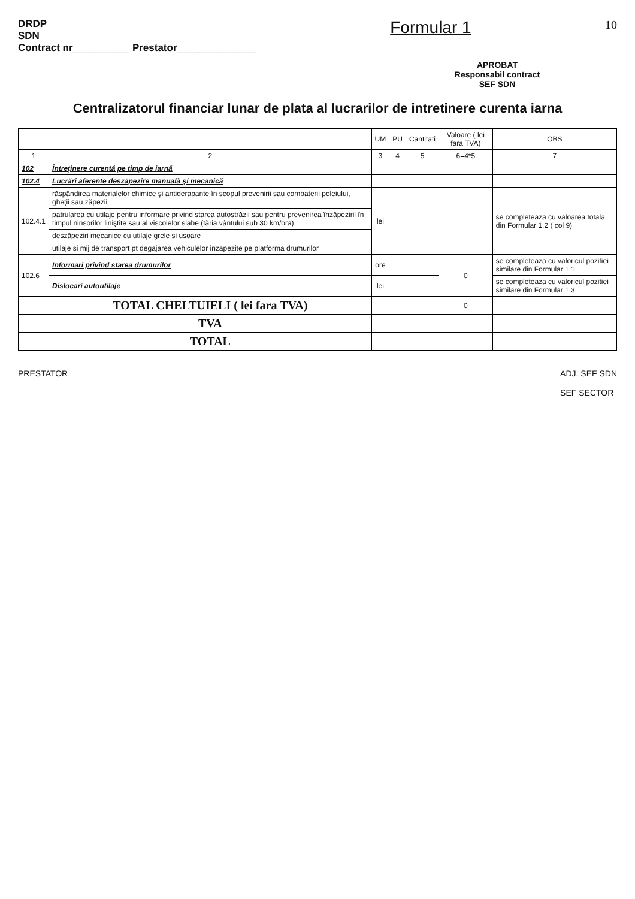DRDP
SDN
Contract nr__________ Prestator______________
Formular 1
10
APROBAT
Responsabil contract
SEF SDN
Centralizatorul financiar lunar de plata al lucrarilor de intretinere curenta iarna
| | | UM | PU | Cantitati | Valoare ( lei fara TVA) | OBS |
| --- | --- | --- | --- | --- | --- | --- |
| 1 | 2 | 3 | 4 | 5 | 6=4*5 | 7 |
| 102 | Întreţinere curentă pe timp de iarnă | | | | | |
| 102.4 | Lucrări aferente deszăpezire manuală şi mecanică | | | | | |
| 102.4.1 | răspândirea materialelor chimice şi antiderapante în scopul prevenirii sau combaterii poleiului, gheţii sau zăpezii | lei | | | | se completeaza cu valoarea totala din Formular 1.2 ( col 9) |
| | patrularea cu utilaje pentru informare privind starea autostrăzii sau pentru prevenirea înzăpezirii în timpul ninsorilor liniştite sau al viscolelor slabe (tăria vântului sub 30 km/ora) | | | | | |
| | deszăpeziri mecanice cu utilaje grele si usoare | | | | | |
| | utilaje si mij de transport pt degajarea vehiculelor inzapezite pe platforma drumurilor | | | | | |
| 102.6 | Informari privind starea drumurilor | ore | | | 0 | se completeaza cu valoricul pozitiei similare din Formular 1.1 |
| | Dislocari autoutilaje | lei | | | | se completeaza cu valoricul pozitiei similare din Formular 1.3 |
| | TOTAL CHELTUIELI ( lei fara TVA) | | | | 0 | |
| | TVA | | | | | |
| | TOTAL | | | | | |
PRESTATOR ADJ. SEF SDN
SEF SECTOR